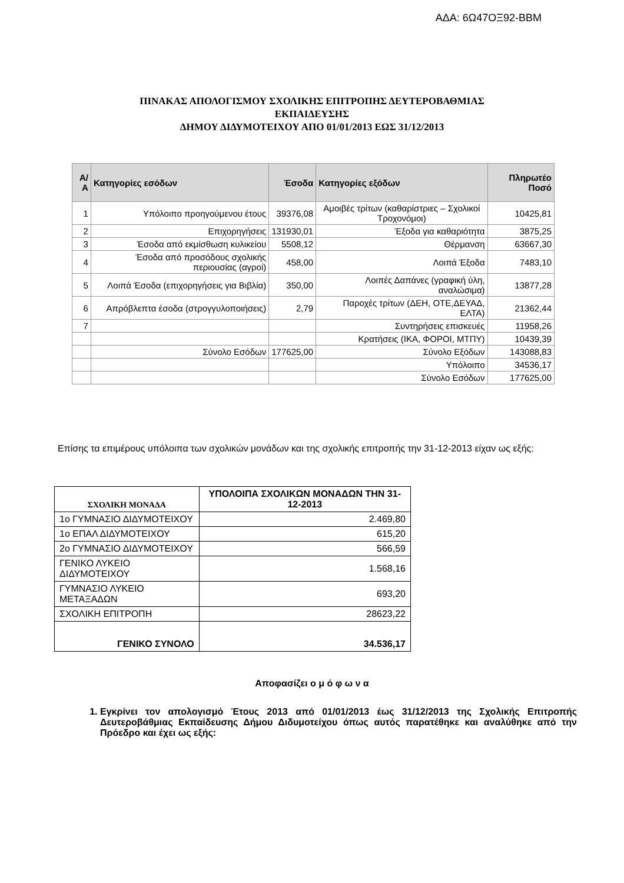ΑΔΑ: 6Ω47ΟΞ92-ΒΒΜ
ΠΙΝΑΚΑΣ ΑΠΟΛΟΓΙΣΜΟΥ ΣΧΟΛΙΚΗΣ ΕΠΙΤΡΟΠΗΣ ΔΕΥΤΕΡΟΒΑΘΜΙΑΣ
ΕΚΠΑΙΔΕΥΣΗΣ
ΔΗΜΟΥ ΔΙΔΥΜΟΤΕΙΧΟΥ ΑΠΟ 01/01/2013 ΕΩΣ 31/12/2013
| Α/Α | Κατηγορίες εσόδων | Έσοδα | Κατηγορίες εξόδων | Πληρωτέο Ποσό |
| --- | --- | --- | --- | --- |
| 1 | Υπόλοιπο προηγούμενου έτους | 39376,08 | Αμοιβές τρίτων (καθαρίστριες – Σχολικοί Τροχονόμοι) | 10425,81 |
| 2 | Επιχορηγήσεις | 131930,01 | Έξοδα για καθαριότητα | 3875,25 |
| 3 | Έσοδα από εκμίσθωση κυλικείου | 5508,12 | Θέρμανση | 63667,30 |
| 4 | Έσοδα από προσόδους σχολικής περιουσίας (αγροί) | 458,00 | Λοιπά Έξοδα | 7483,10 |
| 5 | Λοιπά Έσοδα (επιχορηγήσεις για Βιβλία) | 350,00 | Λοιπές Δαπάνες (γραφική ύλη, αναλώσιμα) | 13877,28 |
| 6 | Απρόβλεπτα έσοδα (στρογγυλοποιήσεις) | 2,79 | Παροχές τρίτων (ΔΕΗ, ΟΤΕ,ΔΕΥΑΔ, ΕΛΤΑ) | 21362,44 |
| 7 | | | Συντηρήσεις επισκευές | 11958,26 |
| | | | Κρατήσεις (ΙΚΑ, ΦΟΡΟΙ, ΜΤΠΥ) | 10439,39 |
| | Σύνολο Εσόδων | 177625,00 | Σύνολο Εξόδων | 143088,83 |
| | | | Υπόλοιπο | 34536,17 |
| | | | Σύνολο Εσόδων | 177625,00 |
Επίσης τα επιμέρους υπόλοιπα των σχολικών μονάδων και της σχολικής επιτροπής την 31-12-2013 είχαν ως εξής:
| ΣΧΟΛΙΚΗ ΜΟΝΑΔΑ | ΥΠΟΛΟΙΠΑ ΣΧΟΛΙΚΩΝ ΜΟΝΑΔΩΝ ΤΗΝ 31-12-2013 |
| --- | --- |
| 1ο ΓΥΜΝΑΣΙΟ ΔΙΔΥΜΟΤΕΙΧΟΥ | 2.469,80 |
| 1ο ΕΠΑΛ ΔΙΔΥΜΟΤΕΙΧΟΥ | 615,20 |
| 2ο ΓΥΜΝΑΣΙΟ ΔΙΔΥΜΟΤΕΙΧΟΥ | 566,59 |
| ΓΕΝΙΚΟ ΛΥΚΕΙΟ ΔΙΔΥΜΟΤΕΙΧΟΥ | 1.568,16 |
| ΓΥΜΝΑΣΙΟ ΛΥΚΕΙΟ ΜΕΤΑΞΑΔΩΝ | 693,20 |
| ΣΧΟΛΙΚΗ ΕΠΙΤΡΟΠΗ | 28623,22 |
| ΓΕΝΙΚΟ ΣΥΝΟΛΟ | 34.536,17 |
Αποφασίζει ο μ ό φ ω ν α
1. Εγκρίνει τον απολογισμό Έτους 2013 από 01/01/2013 έως 31/12/2013 της Σχολικής Επιτροπής Δευτεροβάθμιας Εκπαίδευσης Δήμου Διδυμοτείχου όπως αυτός παρατέθηκε και αναλύθηκε από την Πρόεδρο και έχει ως εξής: